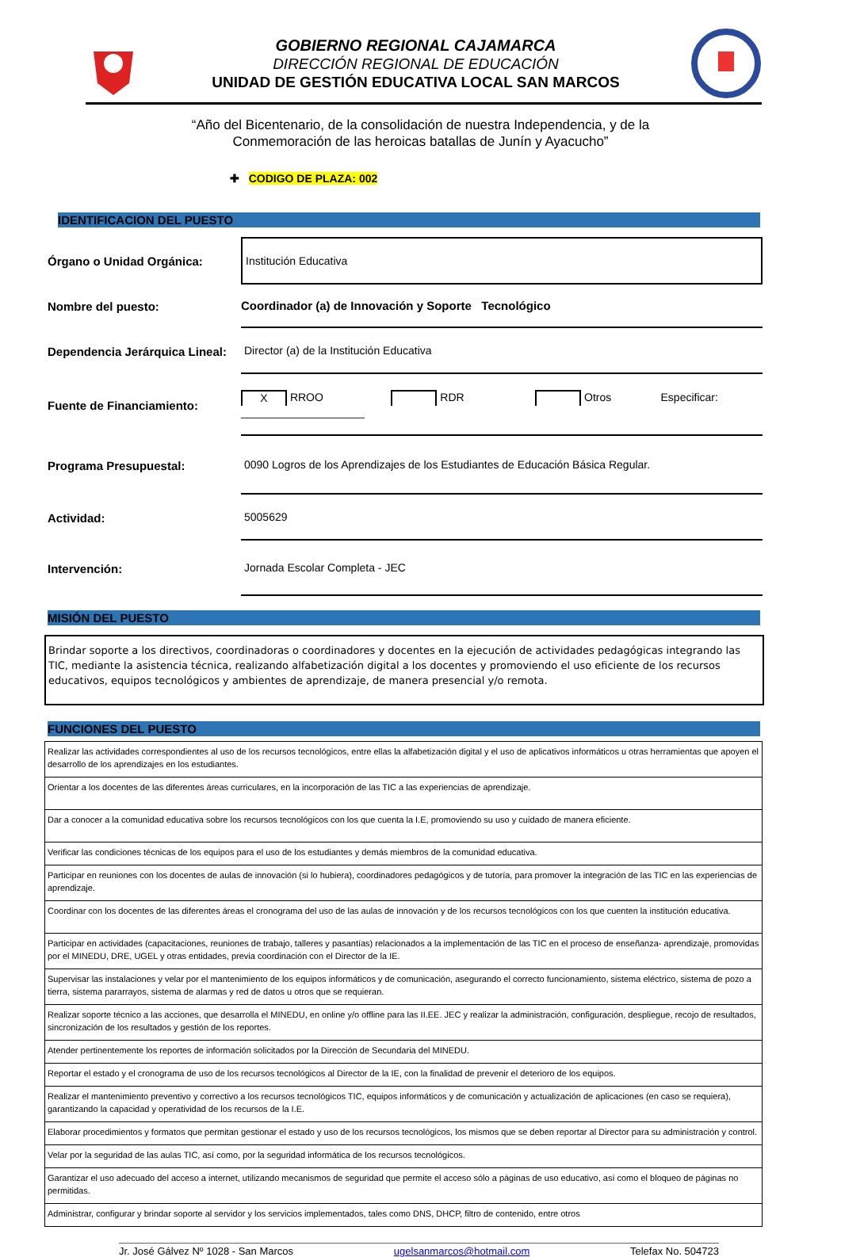GOBIERNO REGIONAL CAJAMARCA
DIRECCIÓN REGIONAL DE EDUCACIÓN
UNIDAD DE GESTIÓN EDUCATIVA LOCAL SAN MARCOS
“Año del Bicentenario, de la consolidación de nuestra Independencia, y de la
Conmemoración de las heroicas batallas de Junín y Ayacucho”
✚ CODIGO DE PLAZA: 002
IDENTIFICACION DEL PUESTO
Órgano o Unidad Orgánica:
Institución Educativa
Nombre del puesto:
Coordinador (a) de Innovación y Soporte Tecnológico
Dependencia Jerárquica Lineal:
Director (a) de la Institución Educativa
Fuente de Financiamiento:
X RROO RDR Otros Especificar: ____________________
Programa Presupuestal:
0090 Logros de los Aprendizajes de los Estudiantes de Educación Básica Regular.
Actividad:
5005629
Intervención:
Jornada Escolar Completa - JEC
MISIÓN DEL PUESTO
Brindar soporte a los directivos, coordinadoras o coordinadores y docentes en la ejecución de actividades pedagógicas integrando las TIC, mediante la asistencia técnica, realizando alfabetización digital a los docentes y promoviendo el uso eficiente de los recursos educativos, equipos tecnológicos y ambientes de aprendizaje, de manera presencial y/o remota.
FUNCIONES DEL PUESTO
| Realizar las actividades correspondientes al uso de los recursos tecnológicos, entre ellas la alfabetización digital y el uso de aplicativos informáticos u otras herramientas que apoyen el desarrollo de los aprendizajes en los estudiantes. |
| Orientar a los docentes de las diferentes áreas curriculares, en la incorporación de las TIC a las experiencias de aprendizaje. |
| Dar a conocer a la comunidad educativa sobre los recursos tecnológicos con los que cuenta la I.E, promoviendo su uso y cuidado de manera eficiente. |
| Verificar las condiciones técnicas de los equipos para el uso de los estudiantes y demás miembros de la comunidad educativa. |
| Participar en reuniones con los docentes de aulas de innovación (si lo hubiera), coordinadores pedagógicos y de tutoría, para promover la integración de las TIC en las experiencias de aprendizaje. |
| Coordinar con los docentes de las diferentes áreas el cronograma del uso de las aulas de innovación y de los recursos tecnológicos con los que cuenten la institución educativa. |
| Participar en actividades (capacitaciones, reuniones de trabajo, talleres y pasantías) relacionados a la implementación de las TIC en el proceso de enseñanza- aprendizaje, promovidas por el MINEDU, DRE, UGEL y otras entidades, previa coordinación con el Director de la IE. |
| Supervisar las instalaciones y velar por el mantenimiento de los equipos informáticos y de comunicación, asegurando el correcto funcionamiento, sistema eléctrico, sistema de pozo a tierra, sistema pararrayos, sistema de alarmas y red de datos u otros que se requieran. |
| Realizar soporte técnico a las acciones, que desarrolla el MINEDU, en online y/o offline para las II.EE. JEC y realizar la administración, configuración, despliegue, recojo de resultados, sincronización de los resultados y gestión de los reportes. |
| Atender pertinentemente los reportes de información solicitados por la Dirección de Secundaria del MINEDU. |
| Reportar el estado y el cronograma de uso de los recursos tecnológicos al Director de la IE, con la finalidad de prevenir el deterioro de los equipos. |
| Realizar el mantenimiento preventivo y correctivo a los recursos tecnológicos TIC, equipos informáticos y de comunicación y actualización de aplicaciones (en caso se requiera), garantizando la capacidad y operatividad de los recursos de la I.E. |
| Elaborar procedimientos y formatos que permitan gestionar el estado y uso de los recursos tecnológicos, los mismos que se deben reportar al Director para su administración y control. |
| Velar por la seguridad de las aulas TIC, así como, por la seguridad informática de los recursos tecnológicos. |
| Garantizar el uso adecuado del acceso a internet, utilizando mecanismos de seguridad que permite el acceso sólo a páginas de uso educativo, así como el bloqueo de páginas no permitidas. |
| Administrar, configurar y brindar soporte al servidor y los servicios implementados, tales como DNS, DHCP, filtro de contenido, entre otros |
Jr. José Gálvez Nº 1028 - San Marcos ugelsanmarcos@hotmail.com Telefax No. 504723